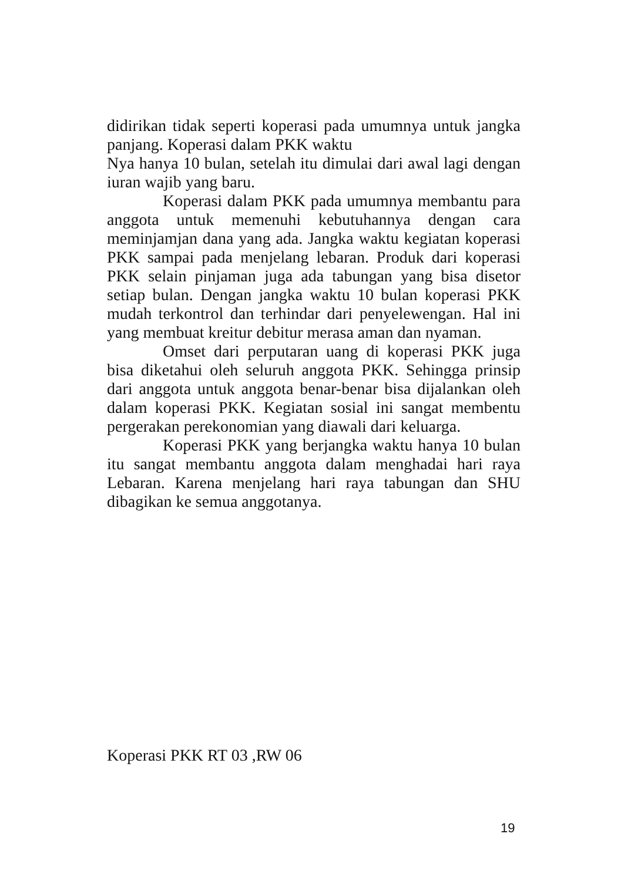didirikan tidak seperti koperasi pada umumnya untuk jangka panjang. Koperasi dalam PKK waktu
Nya hanya 10 bulan, setelah itu dimulai dari awal lagi dengan iuran wajib yang baru.
Koperasi dalam PKK pada umumnya membantu para anggota untuk memenuhi kebutuhannya dengan cara meminjamjan dana yang ada. Jangka waktu kegiatan koperasi PKK sampai pada menjelang lebaran. Produk dari koperasi PKK selain pinjaman juga ada tabungan yang bisa disetor setiap bulan. Dengan jangka waktu 10 bulan koperasi PKK mudah terkontrol dan terhindar dari penyelewengan. Hal ini yang membuat kreitur debitur merasa aman dan nyaman.
Omset dari perputaran uang di koperasi PKK juga bisa diketahui oleh seluruh anggota PKK. Sehingga prinsip dari anggota untuk anggota benar-benar bisa dijalankan oleh dalam koperasi PKK. Kegiatan sosial ini sangat membentu pergerakan perekonomian yang diawali dari keluarga.
Koperasi PKK yang berjangka waktu hanya 10 bulan itu sangat membantu anggota dalam menghadai hari raya Lebaran. Karena menjelang hari raya tabungan dan SHU dibagikan ke semua anggotanya.
Koperasi PKK RT 03 ,RW 06
19